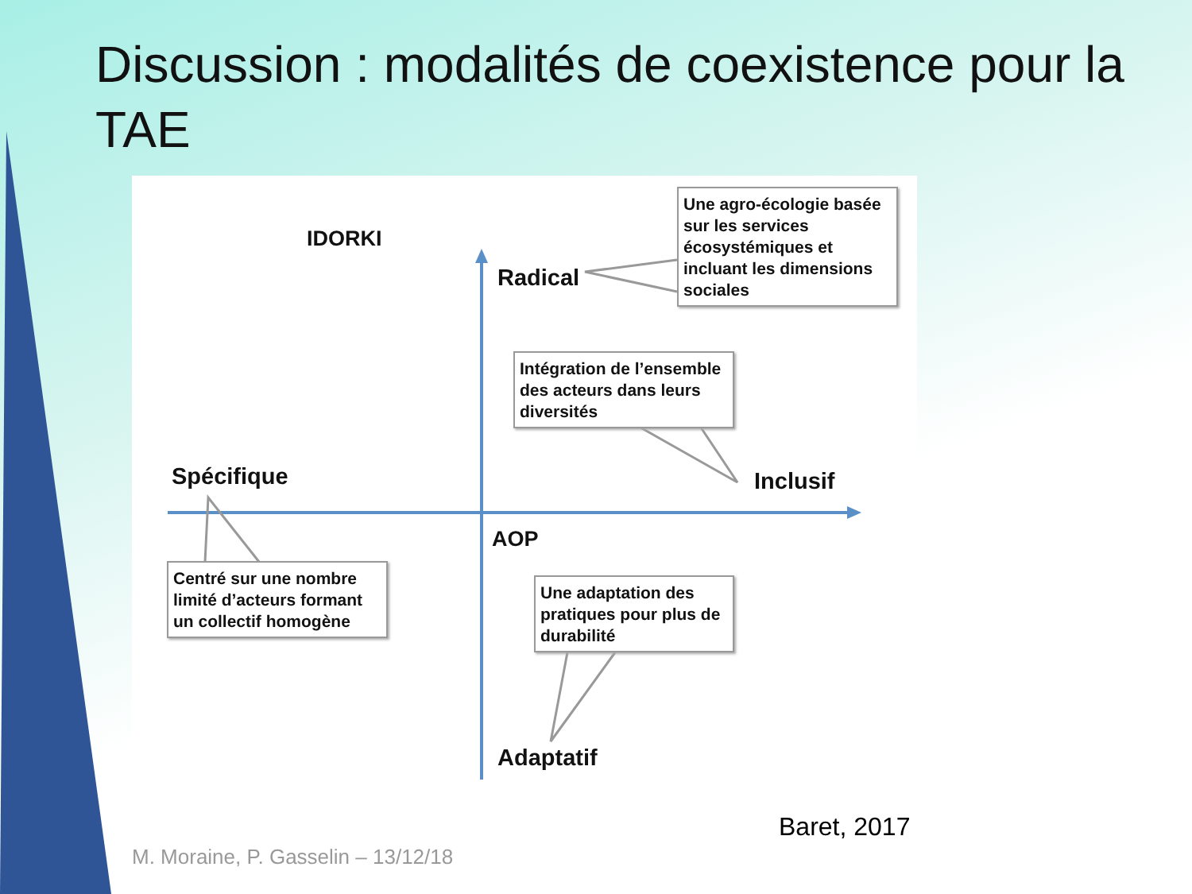Discussion : modalités de coexistence pour la TAE
IDORKI
Radical
Spécifique Inclusif
AOP
Adaptatif
Une agro-écologie basée sur les services écosystémiques et incluant les dimensions sociales
Intégration de l’ensemble des acteurs dans leurs diversités
Centré sur une nombre limité d’acteurs formant un collectif homogène
Une adaptation des pratiques pour plus de durabilité
Baret, 2017
M. Moraine, P. Gasselin – 13/12/18